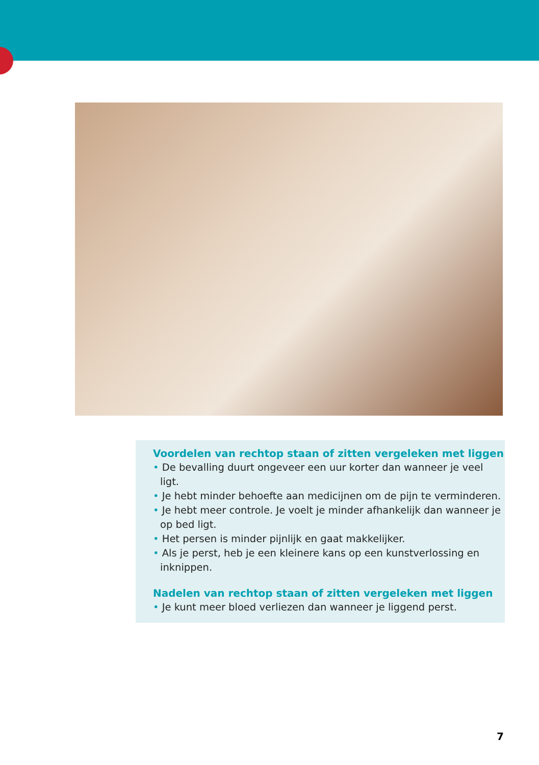Voordelen van rechtop staan of zitten vergeleken met liggen
• De bevalling duurt ongeveer een uur korter dan wanneer je veel ligt.
• Je hebt minder behoefte aan medicijnen om de pijn te verminderen.
• Je hebt meer controle. Je voelt je minder afhankelijk dan wanneer je op bed ligt.
• Het persen is minder pijnlijk en gaat makkelijker.
• Als je perst, heb je een kleinere kans op een kunstverlossing en inknippen.
Nadelen van rechtop staan of zitten vergeleken met liggen
• Je kunt meer bloed verliezen dan wanneer je liggend perst.
7